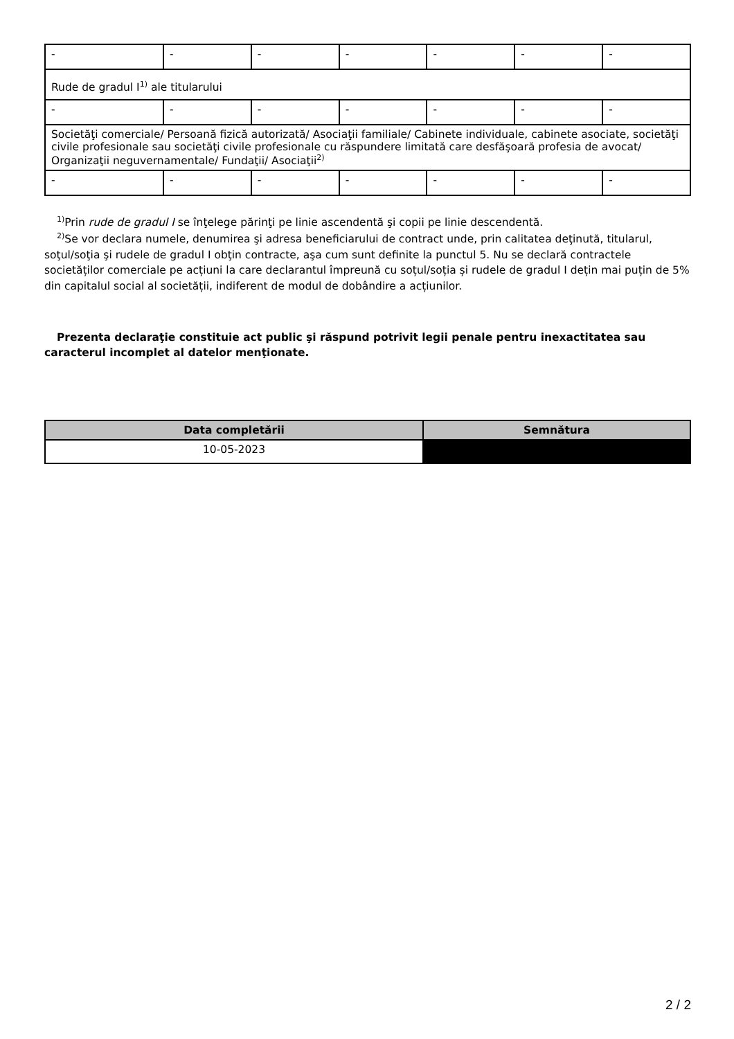| - | - | - | - | - | - | - |
| Rude de gradul I<sup>1)</sup> ale titularului | | | | | | |
| - | - | - | - | - | - | - |
| Societăţi comerciale/ Persoană fizică autorizată/ Asociaţii familiale/ Cabinete individuale, cabinete asociate, societăţi civile profesionale sau societăţi civile profesionale cu răspundere limitată care desfăşoară profesia de avocat/ Organizaţii neguvernamentale/ Fundaţii/ Asociaţii<sup>2)</sup> | | | | | | |
| - | - | - | - | - | - | - |
<sup>1)</sup> Prin rude de gradul I se înţelege părinţi pe linie ascendentă şi copii pe linie descendentă.
<sup>2)</sup> Se vor declara numele, denumirea şi adresa beneficiarului de contract unde, prin calitatea deţinută, titularul, soţul/soţia şi rudele de gradul I obţin contracte, aşa cum sunt definite la punctul 5. Nu se declară contractele societăților comerciale pe acțiuni la care declarantul împreună cu soțul/soția și rudele de gradul I dețin mai puțin de 5% din capitalul social al societății, indiferent de modul de dobândire a acțiunilor.
Prezenta declaraţie constituie act public şi răspund potrivit legii penale pentru inexactitatea sau caracterul incomplet al datelor menţionate.
| Data completării | Semnătura |
| --- | --- |
| 10-05-2023 | |
2 / 2